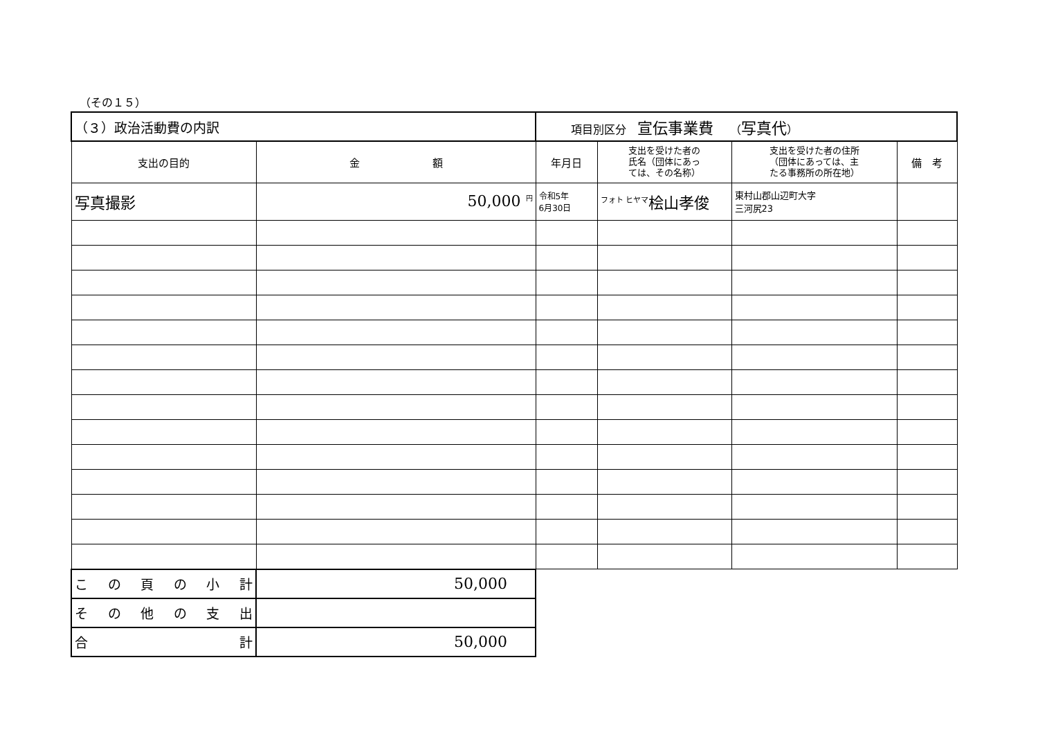（その１５）
| （３）政治活動費の内訳 | | 項目別区分 宣伝事業費 （ 写真代 ） | | | |
| 支出の目的 | 金 額 | 年月日 | 支出を受けた者の 氏名（団体にあっ ては、その名称） | 支出を受けた者の住所 （団体にあっては、主 たる事務所の所在地） | 備 考 |
| 写真撮影 | 50,000 <sup>円</sup> | 令和5年 6月30日 | <sup>フォト ヒヤマ</sup>桧山孝俊 | 東村山郡山辺町大字 三河尻23 | |
| こ の 頁 の 小 計 | 50,000 | | | | |
| そ の 他 の 支 出 | | | | | |
| 合 計 | 50,000 | | | | |